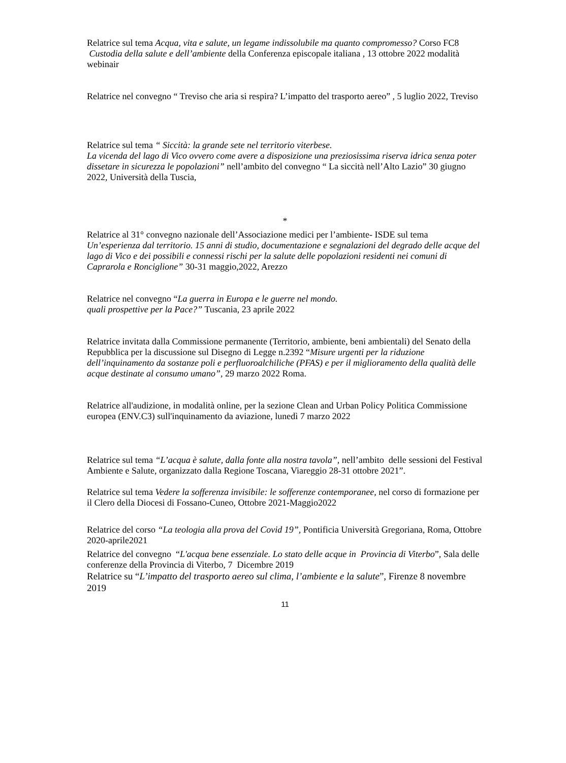Relatrice sul tema Acqua, vita e salute, un legame indissolubile ma quanto compromesso? Corso FC8 Custodia della salute e dell’ambiente della Conferenza episcopale italiana , 13 ottobre 2022 modalità webinair
Relatrice nel convegno “ Treviso che aria si respira? L’impatto del trasporto aereo” , 5 luglio 2022, Treviso
Relatrice sul tema “ Siccità: la grande sete nel territorio viterbese.
La vicenda del lago di Vico ovvero come avere a disposizione una preziosissima riserva idrica senza poter dissetare in sicurezza le popolazioni” nell’ambito del convegno “ La siccità nell’Alto Lazio” 30 giugno 2022, Università della Tuscia,
*
Relatrice al 31° convegno nazionale dell’Associazione medici per l’ambiente- ISDE sul tema Un’esperienza dal territorio. 15 anni di studio, documentazione e segnalazioni del degrado delle acque del lago di Vico e dei possibili e connessi rischi per la salute delle popolazioni residenti nei comuni di Caprarola e Ronciglione” 30-31 maggio,2022, Arezzo
Relatrice nel convegno “La guerra in Europa e le guerre nel mondo.
quali prospettive per la Pace?” Tuscania, 23 aprile 2022
Relatrice invitata dalla Commissione permanente (Territorio, ambiente, beni ambientali) del Senato della Repubblica per la discussione sul Disegno di Legge n.2392 “Misure urgenti per la riduzione dell’inquinamento da sostanze poli e perfluoroalchiliche (PFAS) e per il miglioramento della qualità delle acque destinate al consumo umano”, 29 marzo 2022 Roma.
Relatrice all'audizione, in modalità online, per la sezione Clean and Urban Policy Politica Commissione europea (ENV.C3) sull'inquinamento da aviazione, lunedì 7 marzo 2022
Relatrice sul tema “L’acqua è salute, dalla fonte alla nostra tavola”, nell’ambito delle sessioni del Festival Ambiente e Salute, organizzato dalla Regione Toscana, Viareggio 28-31 ottobre 2021”.
Relatrice sul tema Vedere la sofferenza invisibile: le sofferenze contemporanee, nel corso di formazione per il Clero della Diocesi di Fossano-Cuneo, Ottobre 2021-Maggio2022
Relatrice del corso “La teologia alla prova del Covid 19”, Pontificia Università Gregoriana, Roma, Ottobre 2020-aprile2021
Relatrice del convegno “L'acqua bene essenziale. Lo stato delle acque in Provincia di Viterbo”, Sala delle conferenze della Provincia di Viterbo, 7 Dicembre 2019
Relatrice su “L’impatto del trasporto aereo sul clima, l’ambiente e la salute”, Firenze 8 novembre 2019
11